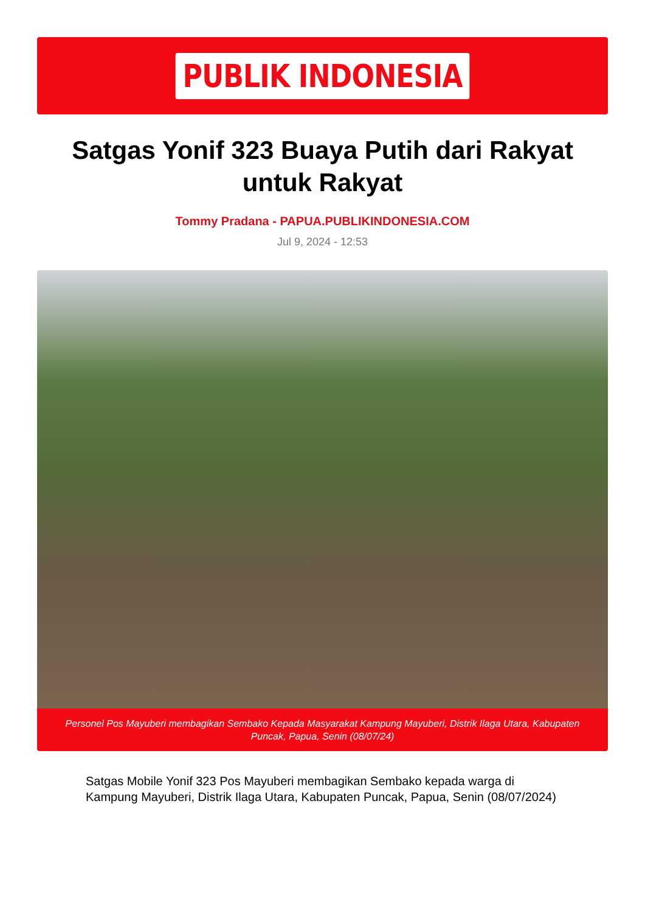PUBLIK INDONESIA
Satgas Yonif 323 Buaya Putih dari Rakyat untuk Rakyat
Tommy Pradana - PAPUA.PUBLIKINDONESIA.COM
Jul 9, 2024 - 12:53
Personel Pos Mayuberi membagikan Sembako Kepada Masyarakat Kampung Mayuberi, Distrik Ilaga Utara, Kabupaten Puncak, Papua, Senin (08/07/24)
Satgas Mobile Yonif 323 Pos Mayuberi membagikan Sembako kepada warga di Kampung Mayuberi, Distrik Ilaga Utara, Kabupaten Puncak, Papua, Senin (08/07/2024)